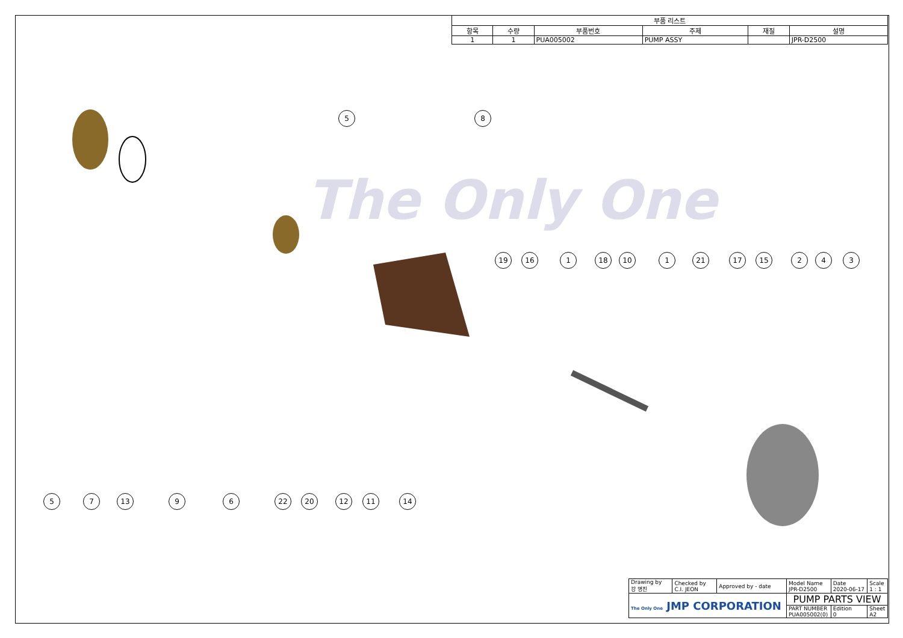The Only One
| 부품 리스트 | | | | | |
| --- | --- | --- | --- | --- | --- |
| 항목 | 수량 | 부품번호 | 주제 | 재질 | 설명 |
| 1 | 1 | PUA005002 | PUMP ASSY | | JPR-D2500 |
5 8
19 16 1 18 10 1 21 17 15 2 4 3
5 7 13 9 6 22 20 12 11 14
| Drawing by 강 명진 | Checked by C.I. JEON | Approved by - date | Model Name JPR-D2500 | Date 2020-06-17 | Scale 1 : 1 |
| The Only One JMP CORPORATION | | | PUMP PARTS VIEW | | |
| | | | PART NUMBER PUA005002(0) | Edition 0 | Sheet A2 |